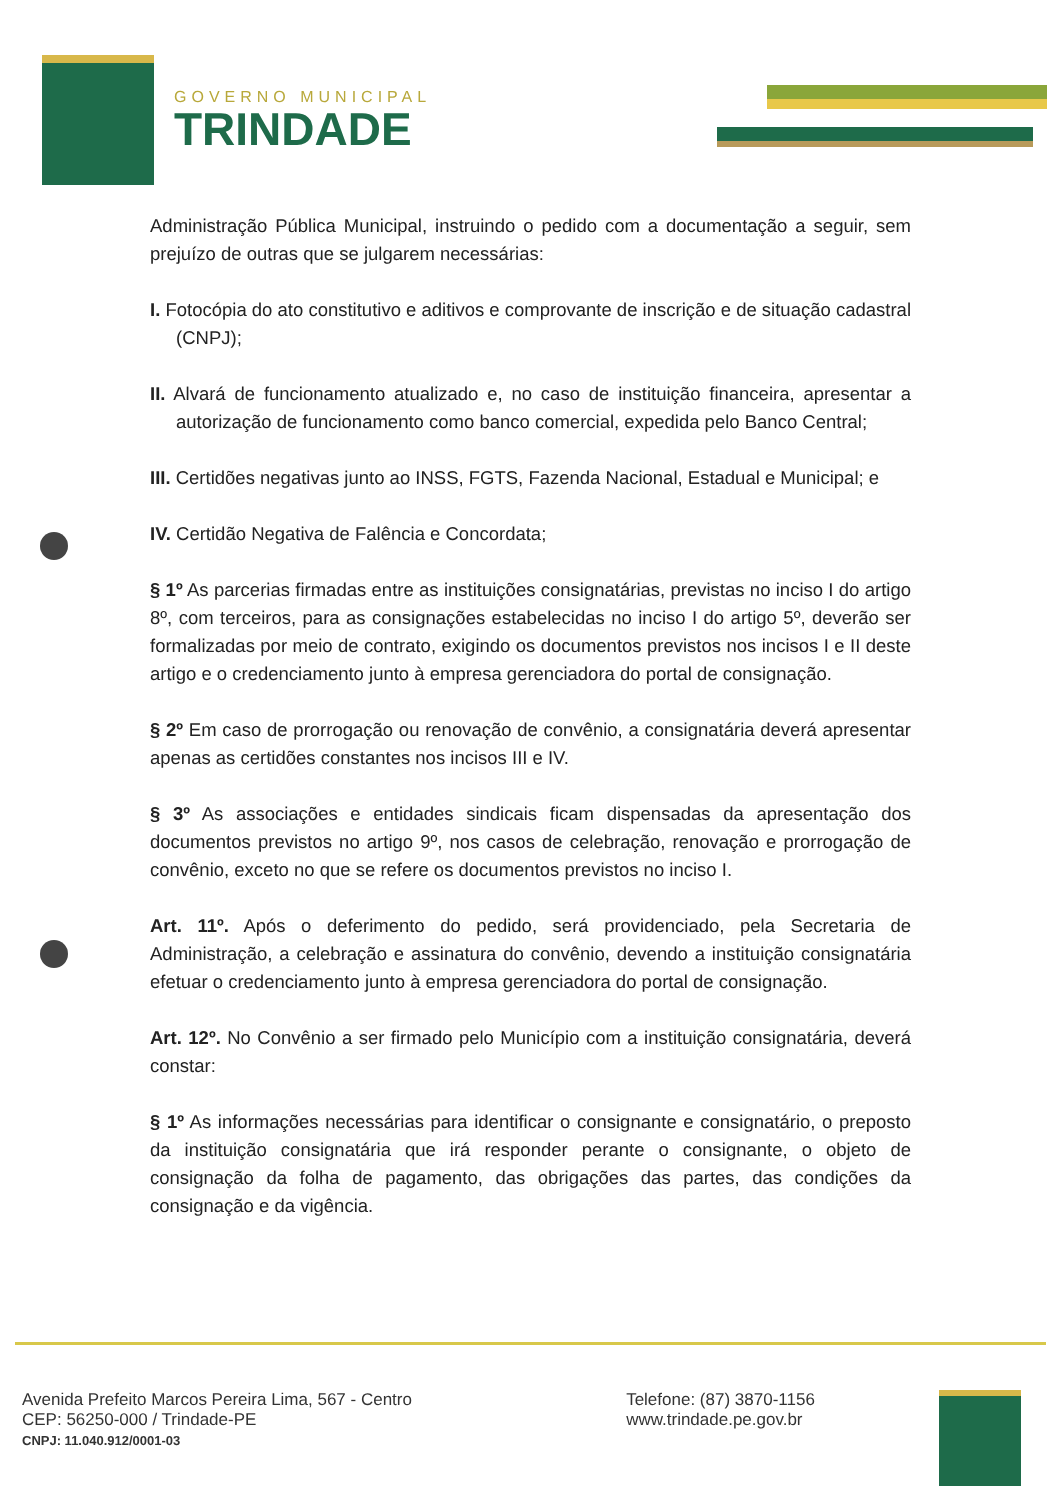GOVERNO MUNICIPAL
TRINDADE
Administração Pública Municipal, instruindo o pedido com a documentação a seguir, sem prejuízo de outras que se julgarem necessárias:
I. Fotocópia do ato constitutivo e aditivos e comprovante de inscrição e de situação cadastral (CNPJ);
II. Alvará de funcionamento atualizado e, no caso de instituição financeira, apresentar a autorização de funcionamento como banco comercial, expedida pelo Banco Central;
III. Certidões negativas junto ao INSS, FGTS, Fazenda Nacional, Estadual e Municipal; e
IV. Certidão Negativa de Falência e Concordata;
§ 1º As parcerias firmadas entre as instituições consignatárias, previstas no inciso I do artigo 8º, com terceiros, para as consignações estabelecidas no inciso I do artigo 5º, deverão ser formalizadas por meio de contrato, exigindo os documentos previstos nos incisos I e II deste artigo e o credenciamento junto à empresa gerenciadora do portal de consignação.
§ 2º Em caso de prorrogação ou renovação de convênio, a consignatária deverá apresentar apenas as certidões constantes nos incisos III e IV.
§ 3º As associações e entidades sindicais ficam dispensadas da apresentação dos documentos previstos no artigo 9º, nos casos de celebração, renovação e prorrogação de convênio, exceto no que se refere os documentos previstos no inciso I.
Art. 11º. Após o deferimento do pedido, será providenciado, pela Secretaria de Administração, a celebração e assinatura do convênio, devendo a instituição consignatária efetuar o credenciamento junto à empresa gerenciadora do portal de consignação.
Art. 12º. No Convênio a ser firmado pelo Município com a instituição consignatária, deverá constar:
§ 1º As informações necessárias para identificar o consignante e consignatário, o preposto da instituição consignatária que irá responder perante o consignante, o objeto de consignação da folha de pagamento, das obrigações das partes, das condições da consignação e da vigência.
Avenida Prefeito Marcos Pereira Lima, 567 - Centro
CEP: 56250-000 / Trindade-PE
CNPJ: 11.040.912/0001-03
Telefone: (87) 3870-1156
www.trindade.pe.gov.br